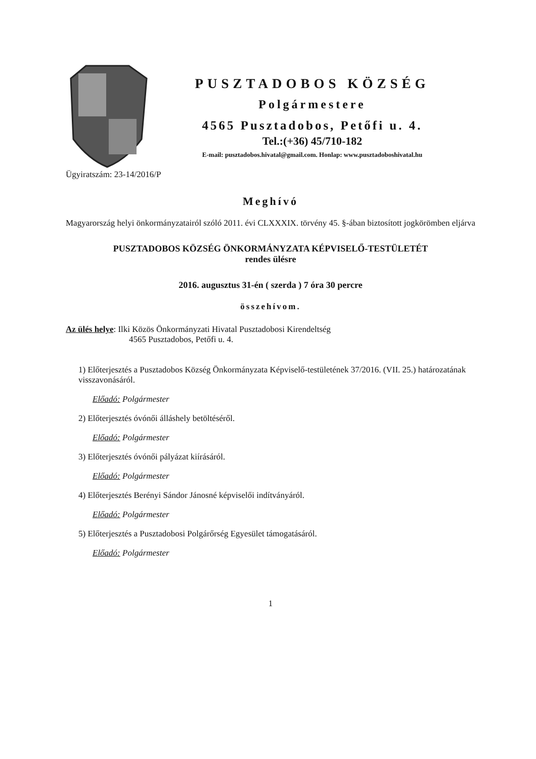PUSZTADOBOS KÖZSÉG
Polgármestere
4565 Pusztadobos, Petőfi u. 4.
Tel.:(+36) 45/710-182
E-mail: pusztadobos.hivatal@gmail.com. Honlap: www.pusztadoboshivatal.hu
Ügyiratszám: 23-14/2016/P
Meghívó
Magyarország helyi önkormányzatairól szóló 2011. évi CLXXXIX. törvény 45. §-ában biztosított jogkörömben eljárva
PUSZTADOBOS KÖZSÉG ÖNKORMÁNYZATA KÉPVISELŐ-TESTÜLETÉT
rendes ülésre
2016. augusztus 31-én ( szerda ) 7 óra 30 percre
összehívom.
Az ülés helye: Ilki Közös Önkormányzati Hivatal Pusztadobosi Kirendeltség
4565 Pusztadobos, Petőfi u. 4.
1) Előterjesztés a Pusztadobos Község Önkormányzata Képviselő-testületének 37/2016. (VII. 25.) határozatának visszavonásáról.
Előadó: Polgármester
2) Előterjesztés óvónői álláshely betöltéséről.
Előadó: Polgármester
3) Előterjesztés óvónői pályázat kiírásáról.
Előadó: Polgármester
4) Előterjesztés Berényi Sándor Jánosné képviselői indítványáról.
Előadó: Polgármester
5) Előterjesztés a Pusztadobosi Polgárőrség Egyesület támogatásáról.
Előadó: Polgármester
1